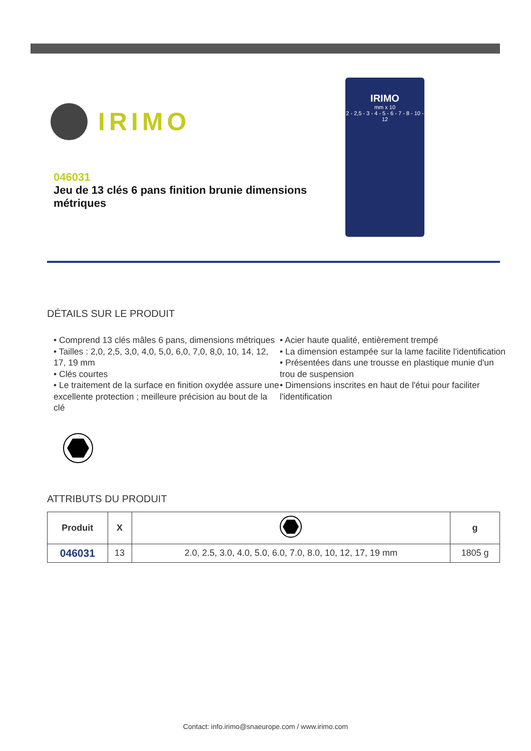IRIMO
046031
Jeu de 13 clés 6 pans finition brunie dimensions métriques
IRIMO
mm x 10
2 - 2,5 - 3 - 4 - 5 - 6 - 7 - 8 - 10 - 12
DÉTAILS SUR LE PRODUIT
• Comprend 13 clés mâles 6 pans, dimensions métriques
• Tailles : 2,0, 2,5, 3,0, 4,0, 5,0, 6,0, 7,0, 8,0, 10, 14, 12, 17, 19 mm
• Clés courtes
• Le traitement de la surface en finition oxydée assure une excellente protection ; meilleure précision au bout de la clé
• Acier haute qualité, entièrement trempé
• La dimension estampée sur la lame facilite l'identification
• Présentées dans une trousse en plastique munie d'un trou de suspension
• Dimensions inscrites en haut de l'étui pour faciliter l'identification
ATTRIBUTS DU PRODUIT
| Produit | X | | g |
| --- | --- | --- | --- |
| 046031 | 13 | 2.0, 2.5, 3.0, 4.0, 5.0, 6.0, 7.0, 8.0, 10, 12, 17, 19 mm | 1805 g |
Contact: info.irimo@snaeurope.com / www.irimo.com